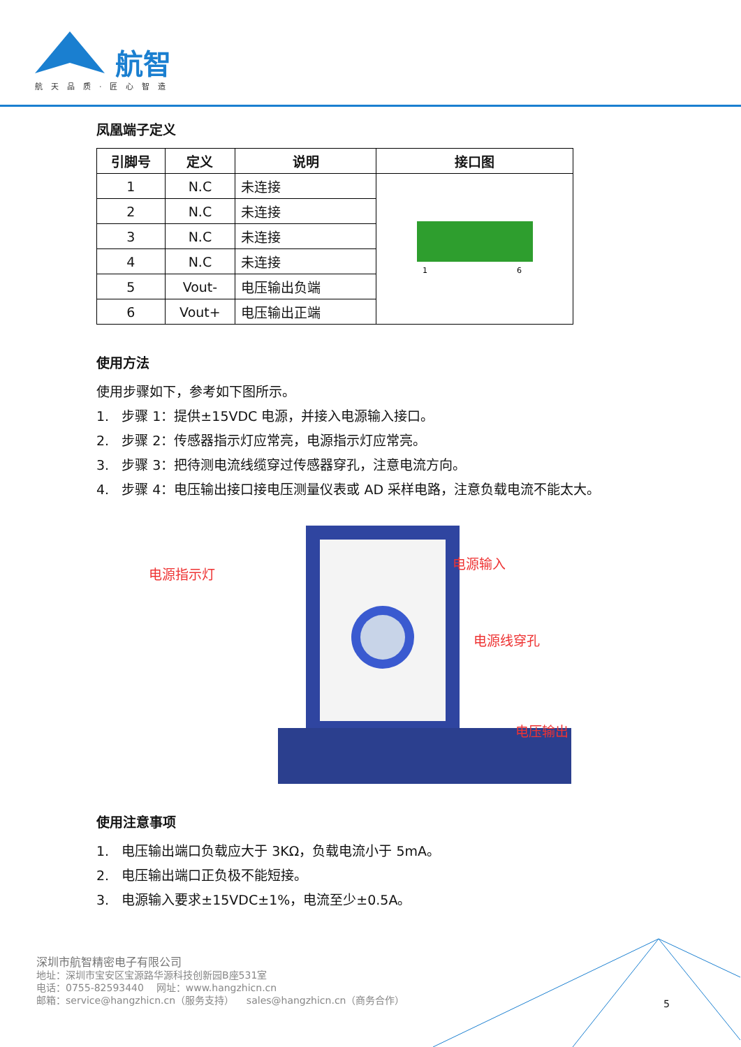航智
航天品质·匠心智造
凤凰端子定义
| 引脚号 | 定义 | 说明 | 接口图 |
| --- | --- | --- | --- |
| 1 | N.C | 未连接 | 1 6 |
| 2 | N.C | 未连接 | |
| 3 | N.C | 未连接 | |
| 4 | N.C | 未连接 | |
| 5 | Vout- | 电压输出负端 | |
| 6 | Vout+ | 电压输出正端 | |
使用方法
使用步骤如下，参考如下图所示。
1. 步骤 1：提供±15VDC 电源，并接入电源输入接口。
2. 步骤 2：传感器指示灯应常亮，电源指示灯应常亮。
3. 步骤 3：把待测电流线缆穿过传感器穿孔，注意电流方向。
4. 步骤 4：电压输出接口接电压测量仪表或 AD 采样电路，注意负载电流不能太大。
电源指示灯
电源输入
电源线穿孔
电压输出
使用注意事项
1. 电压输出端口负载应大于 3KΩ，负载电流小于 5mA。
2. 电压输出端口正负极不能短接。
3. 电源输入要求±15VDC±1%，电流至少±0.5A。
深圳市航智精密电子有限公司
地址：深圳市宝安区宝源路华源科技创新园B座531室
电话：0755-82593440 网址：www.hangzhicn.cn
邮箱：service@hangzhicn.cn（服务支持） sales@hangzhicn.cn（商务合作）
5